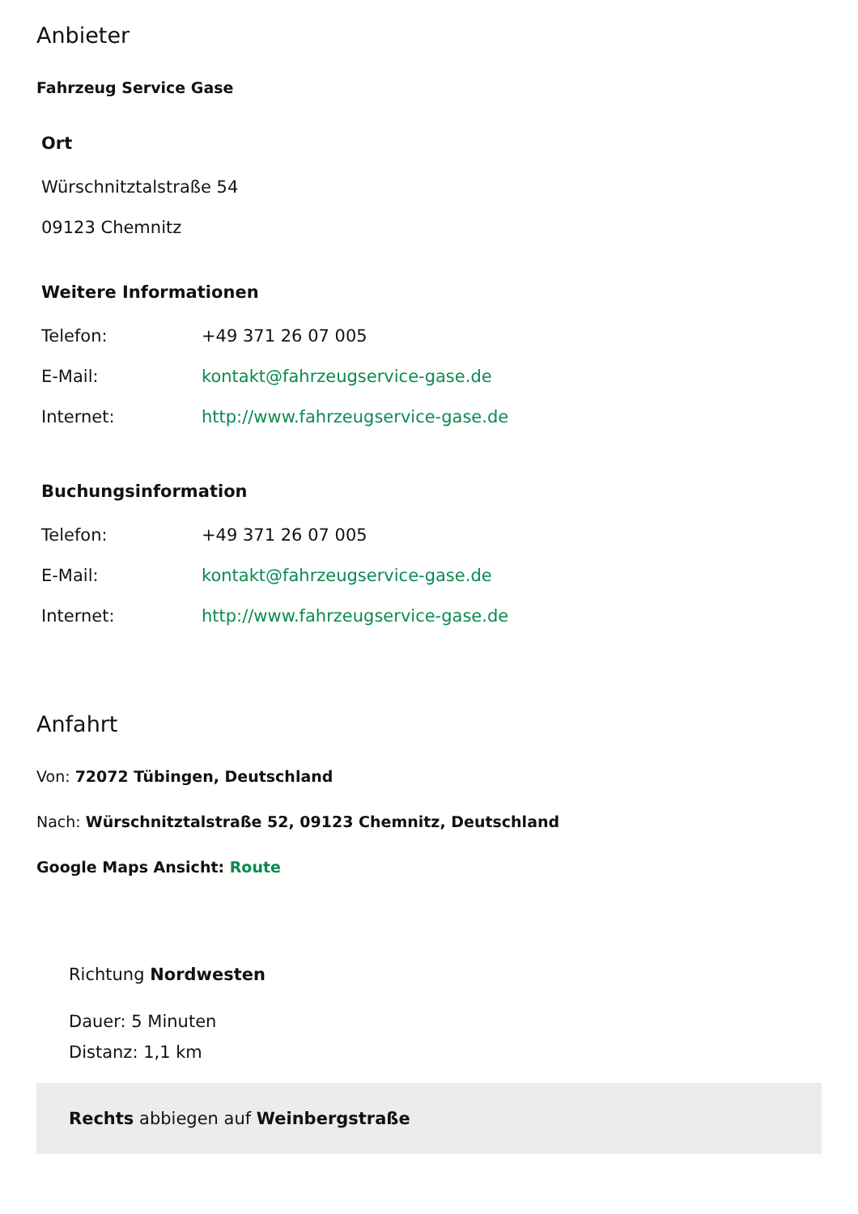Anbieter
Fahrzeug Service Gase
Ort
Würschnitztalstraße 54
09123 Chemnitz
Weitere Informationen
| Telefon: | +49 371 26 07 005 |
| E-Mail: | kontakt@fahrzeugservice-gase.de |
| Internet: | http://www.fahrzeugservice-gase.de |
Buchungsinformation
| Telefon: | +49 371 26 07 005 |
| E-Mail: | kontakt@fahrzeugservice-gase.de |
| Internet: | http://www.fahrzeugservice-gase.de |
Anfahrt
Von: 72072 Tübingen, Deutschland
Nach: Würschnitztalstraße 52, 09123 Chemnitz, Deutschland
Google Maps Ansicht: Route
Richtung Nordwesten
Dauer: 5 Minuten
Distanz: 1,1 km
Rechts abbiegen auf Weinbergstraße